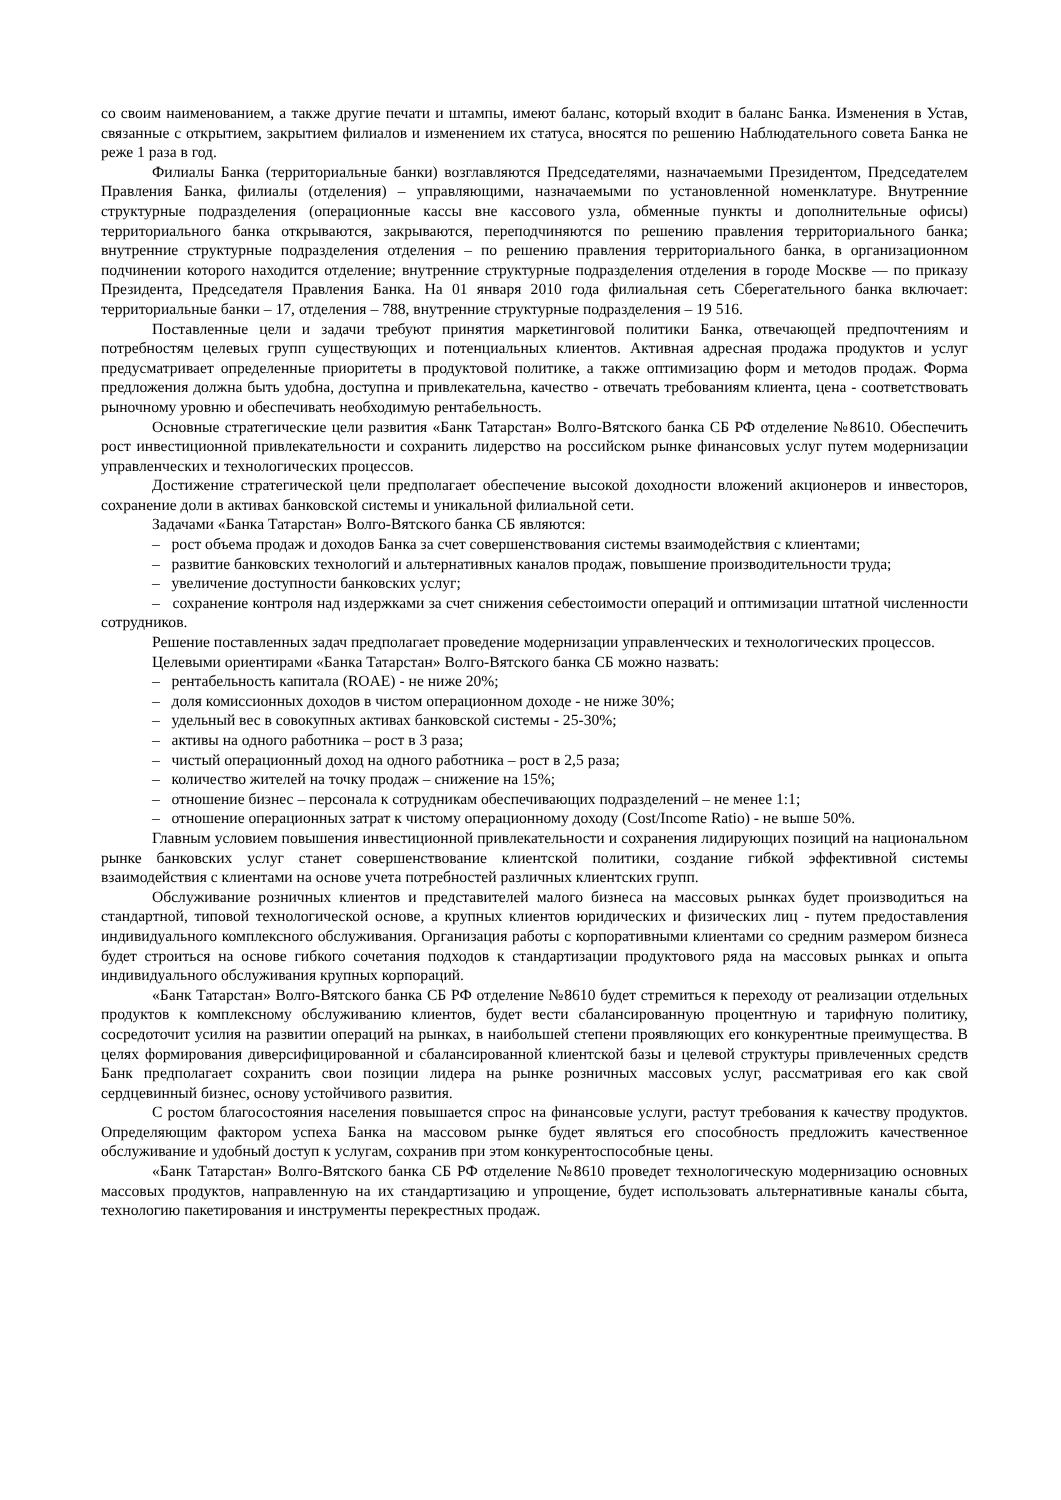со своим наименованием, а также другие печати и штампы, имеют баланс, который входит в баланс Банка. Изменения в Устав, связанные с открытием, закрытием филиалов и изменением их статуса, вносятся по решению Наблюдательного совета Банка не реже 1 раза в год.
Филиалы Банка (территориальные банки) возглавляются Председателями, назначаемыми Президентом, Председателем Правления Банка, филиалы (отделения) – управляющими, назначаемыми по установленной номенклатуре. Внутренние структурные подразделения (операционные кассы вне кассового узла, обменные пункты и дополнительные офисы) территориального банка открываются, закрываются, переподчиняются по решению правления территориального банка; внутренние структурные подразделения отделения – по решению правления территориального банка, в организационном подчинении которого находится отделение; внутренние структурные подразделения отделения в городе Москве — по приказу Президента, Председателя Правления Банка. На 01 января 2010 года филиальная сеть Сберегательного банка включает: территориальные банки – 17, отделения – 788, внутренние структурные подразделения – 19 516.
Поставленные цели и задачи требуют принятия маркетинговой политики Банка, отвечающей предпочтениям и потребностям целевых групп существующих и потенциальных клиентов. Активная адресная продажа продуктов и услуг предусматривает определенные приоритеты в продуктовой политике, а также оптимизацию форм и методов продаж. Форма предложения должна быть удобна, доступна и привлекательна, качество - отвечать требованиям клиента, цена - соответствовать рыночному уровню и обеспечивать необходимую рентабельность.
Основные стратегические цели развития «Банк Татарстан» Волго-Вятского банка СБ РФ отделение №8610. Обеспечить рост инвестиционной привлекательности и сохранить лидерство на российском рынке финансовых услуг путем модернизации управленческих и технологических процессов.
Достижение стратегической цели предполагает обеспечение высокой доходности вложений акционеров и инвесторов, сохранение доли в активах банковской системы и уникальной филиальной сети.
Задачами «Банка Татарстан» Волго-Вятского банка СБ являются:
– рост объема продаж и доходов Банка за счет совершенствования системы взаимодействия с клиентами;
– развитие банковских технологий и альтернативных каналов продаж, повышение производительности труда;
– увеличение доступности банковских услуг;
– сохранение контроля над издержками за счет снижения себестоимости операций и оптимизации штатной численности сотрудников.
Решение поставленных задач предполагает проведение модернизации управленческих и технологических процессов.
Целевыми ориентирами «Банка Татарстан» Волго-Вятского банка СБ можно назвать:
– рентабельность капитала (ROAE) - не ниже 20%;
– доля комиссионных доходов в чистом операционном доходе - не ниже 30%;
– удельный вес в совокупных активах банковской системы - 25-30%;
– активы на одного работника – рост в 3 раза;
– чистый операционный доход на одного работника – рост в 2,5 раза;
– количество жителей на точку продаж – снижение на 15%;
– отношение бизнес – персонала к сотрудникам обеспечивающих подразделений – не менее 1:1;
– отношение операционных затрат к чистому операционному доходу (Cost/Income Ratio) - не выше 50%.
Главным условием повышения инвестиционной привлекательности и сохранения лидирующих позиций на национальном рынке банковских услуг станет совершенствование клиентской политики, создание гибкой эффективной системы взаимодействия с клиентами на основе учета потребностей различных клиентских групп.
Обслуживание розничных клиентов и представителей малого бизнеса на массовых рынках будет производиться на стандартной, типовой технологической основе, а крупных клиентов юридических и физических лиц - путем предоставления индивидуального комплексного обслуживания. Организация работы с корпоративными клиентами со средним размером бизнеса будет строиться на основе гибкого сочетания подходов к стандартизации продуктового ряда на массовых рынках и опыта индивидуального обслуживания крупных корпораций.
«Банк Татарстан» Волго-Вятского банка СБ РФ отделение №8610 будет стремиться к переходу от реализации отдельных продуктов к комплексному обслуживанию клиентов, будет вести сбалансированную процентную и тарифную политику, сосредоточит усилия на развитии операций на рынках, в наибольшей степени проявляющих его конкурентные преимущества. В целях формирования диверсифицированной и сбалансированной клиентской базы и целевой структуры привлеченных средств Банк предполагает сохранить свои позиции лидера на рынке розничных массовых услуг, рассматривая его как свой сердцевинный бизнес, основу устойчивого развития.
С ростом благосостояния населения повышается спрос на финансовые услуги, растут требования к качеству продуктов. Определяющим фактором успеха Банка на массовом рынке будет являться его способность предложить качественное обслуживание и удобный доступ к услугам, сохранив при этом конкурентоспособные цены.
«Банк Татарстан» Волго-Вятского банка СБ РФ отделение №8610 проведет технологическую модернизацию основных массовых продуктов, направленную на их стандартизацию и упрощение, будет использовать альтернативные каналы сбыта, технологию пакетирования и инструменты перекрестных продаж.